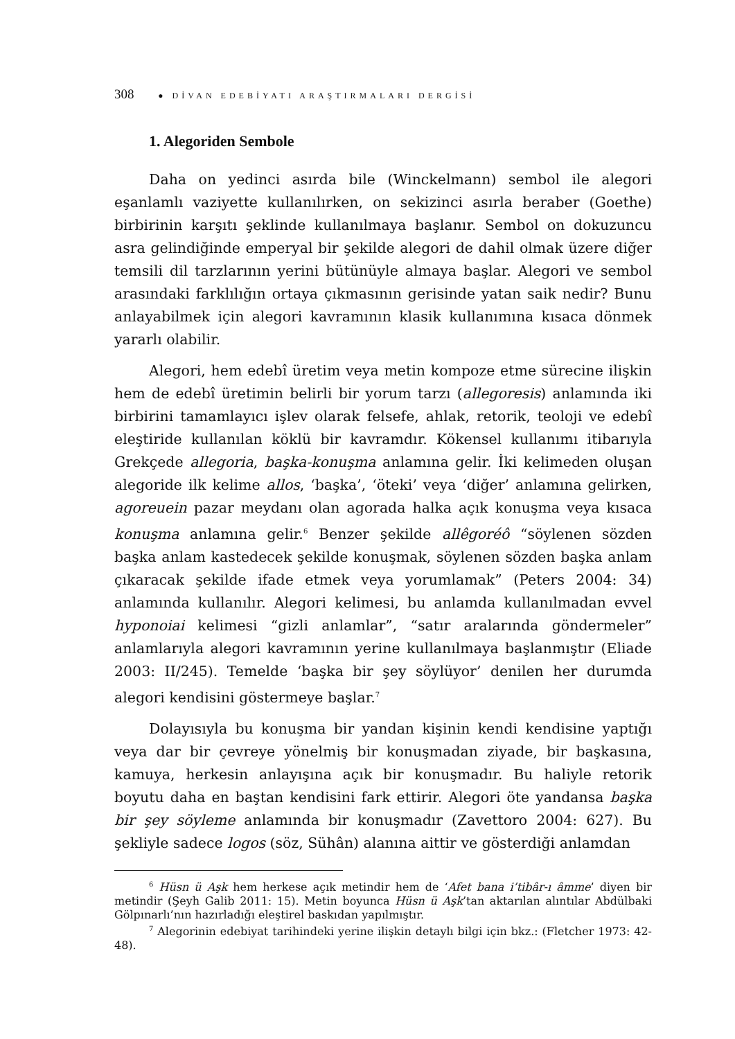308 ● DİVAN EDEBİYATI ARAŞTIRMALARI DERGİSİ
1. Alegoriden Sembole
Daha on yedinci asırda bile (Winckelmann) sembol ile alegori eşanlamlı vaziyette kullanılırken, on sekizinci asırla beraber (Goethe) birbirinin karşıtı şeklinde kullanılmaya başlanır. Sembol on dokuzuncu asra gelindiğinde emperyal bir şekilde alegori de dahil olmak üzere diğer temsili dil tarzlarının yerini bütünüyle almaya başlar. Alegori ve sembol arasındaki farklılığın ortaya çıkmasının gerisinde yatan saik nedir? Bunu anlayabilmek için alegori kavramının klasik kullanımına kısaca dönmek yararlı olabilir.
Alegori, hem edebî üretim veya metin kompoze etme sürecine ilişkin hem de edebî üretimin belirli bir yorum tarzı (allegoresis) anlamında iki birbirini tamamlayıcı işlev olarak felsefe, ahlak, retorik, teoloji ve edebî eleştiride kullanılan köklü bir kavramdır. Kökensel kullanımı itibarıyla Grekçede allegoria, başka-konuşma anlamına gelir. İki kelimeden oluşan alegoride ilk kelime allos, ‘başka’, ‘öteki’ veya ‘diğer’ anlamına gelirken, agoreuein pazar meydanı olan agorada halka açık konuşma veya kısaca konuşma anlamına gelir.<sup>6</sup> Benzer şekilde allêgoréô “söylenen sözden başka anlam kastedecek şekilde konuşmak, söylenen sözden başka anlam çıkaracak şekilde ifade etmek veya yorumlamak” (Peters 2004: 34) anlamında kullanılır. Alegori kelimesi, bu anlamda kullanılmadan evvel hyponoiai kelimesi “gizli anlamlar”, “satır aralarında göndermeler” anlamlarıyla alegori kavramının yerine kullanılmaya başlanmıştır (Eliade 2003: II/245). Temelde ‘başka bir şey söylüyor’ denilen her durumda alegori kendisini göstermeye başlar.<sup>7</sup>
Dolayısıyla bu konuşma bir yandan kişinin kendi kendisine yaptığı veya dar bir çevreye yönelmiş bir konuşmadan ziyade, bir başkasına, kamuya, herkesin anlayışına açık bir konuşmadır. Bu haliyle retorik boyutu daha en baştan kendisini fark ettirir. Alegori öte yandansa başka bir şey söyleme anlamında bir konuşmadır (Zavettoro 2004: 627). Bu şekliyle sadece logos (söz, Sühân) alanına aittir ve gösterdiği anlamdan
<sup>6</sup> Hüsn ü Aşk hem herkese açık metindir hem de ‘Afet bana i’tibâr-ı âmme’ diyen bir metindir (Şeyh Galib 2011: 15). Metin boyunca Hüsn ü Aşk’tan aktarılan alıntılar Abdülbaki Gölpınarlı’nın hazırladığı eleştirel baskıdan yapılmıştır.
<sup>7</sup> Alegorinin edebiyat tarihindeki yerine ilişkin detaylı bilgi için bkz.: (Fletcher 1973: 42-48).